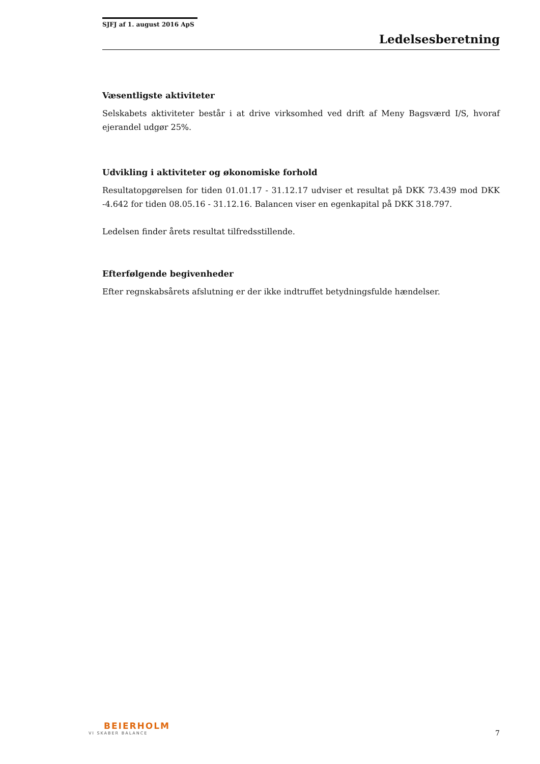SJFJ af 1. august 2016 ApS
Ledelsesberetning
Væsentligste aktiviteter
Selskabets aktiviteter består i at drive virksomhed ved drift af Meny Bagsværd I/S, hvoraf ejerandel udgør 25%.
Udvikling i aktiviteter og økonomiske forhold
Resultatopgørelsen for tiden 01.01.17 - 31.12.17 udviser et resultat på DKK 73.439 mod DKK -4.642 for tiden 08.05.16 - 31.12.16. Balancen viser en egenkapital på DKK 318.797.
Ledelsen finder årets resultat tilfredsstillende.
Efterfølgende begivenheder
Efter regnskabsårets afslutning er der ikke indtruffet betydningsfulde hændelser.
BEIERHOLM
VI SKABER BALANCE
7